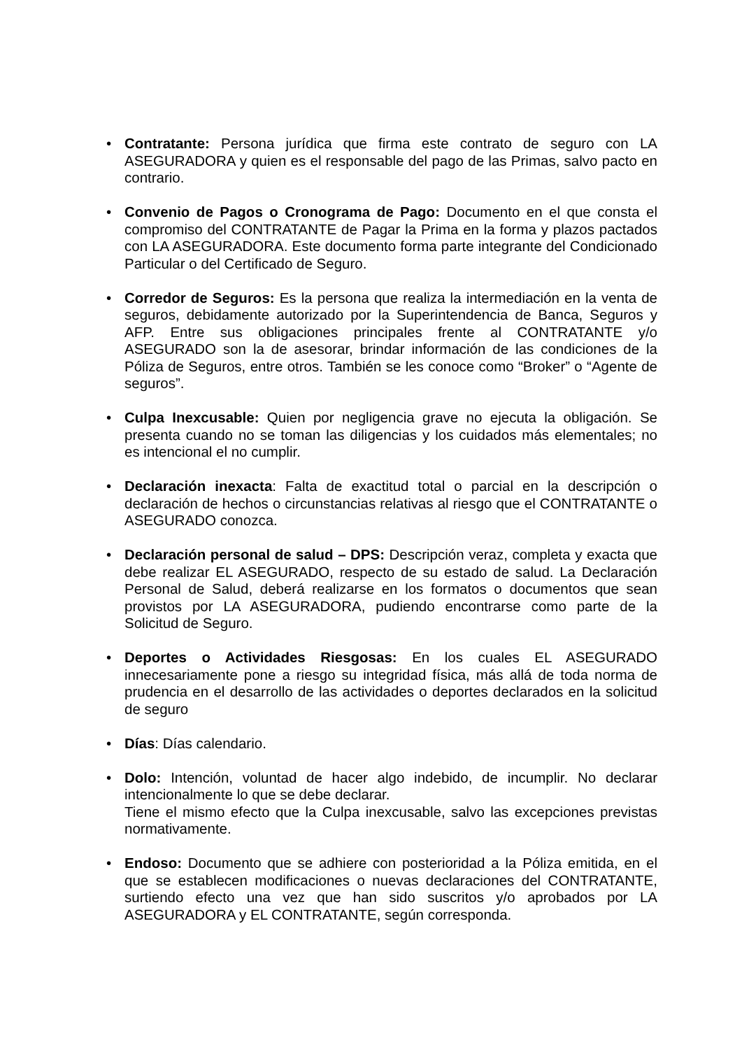• Contratante: Persona jurídica que firma este contrato de seguro con LA ASEGURADORA y quien es el responsable del pago de las Primas, salvo pacto en contrario.
• Convenio de Pagos o Cronograma de Pago: Documento en el que consta el compromiso del CONTRATANTE de Pagar la Prima en la forma y plazos pactados con LA ASEGURADORA. Este documento forma parte integrante del Condicionado Particular o del Certificado de Seguro.
• Corredor de Seguros: Es la persona que realiza la intermediación en la venta de seguros, debidamente autorizado por la Superintendencia de Banca, Seguros y AFP. Entre sus obligaciones principales frente al CONTRATANTE y/o ASEGURADO son la de asesorar, brindar información de las condiciones de la Póliza de Seguros, entre otros. También se les conoce como “Broker” o “Agente de seguros”.
• Culpa Inexcusable: Quien por negligencia grave no ejecuta la obligación. Se presenta cuando no se toman las diligencias y los cuidados más elementales; no es intencional el no cumplir.
• Declaración inexacta: Falta de exactitud total o parcial en la descripción o declaración de hechos o circunstancias relativas al riesgo que el CONTRATANTE o ASEGURADO conozca.
• Declaración personal de salud – DPS: Descripción veraz, completa y exacta que debe realizar EL ASEGURADO, respecto de su estado de salud. La Declaración Personal de Salud, deberá realizarse en los formatos o documentos que sean provistos por LA ASEGURADORA, pudiendo encontrarse como parte de la Solicitud de Seguro.
• Deportes o Actividades Riesgosas: En los cuales EL ASEGURADO innecesariamente pone a riesgo su integridad física, más allá de toda norma de prudencia en el desarrollo de las actividades o deportes declarados en la solicitud de seguro
• Días: Días calendario.
• Dolo: Intención, voluntad de hacer algo indebido, de incumplir. No declarar intencionalmente lo que se debe declarar.
Tiene el mismo efecto que la Culpa inexcusable, salvo las excepciones previstas normativamente.
• Endoso: Documento que se adhiere con posterioridad a la Póliza emitida, en el que se establecen modificaciones o nuevas declaraciones del CONTRATANTE, surtiendo efecto una vez que han sido suscritos y/o aprobados por LA ASEGURADORA y EL CONTRATANTE, según corresponda.